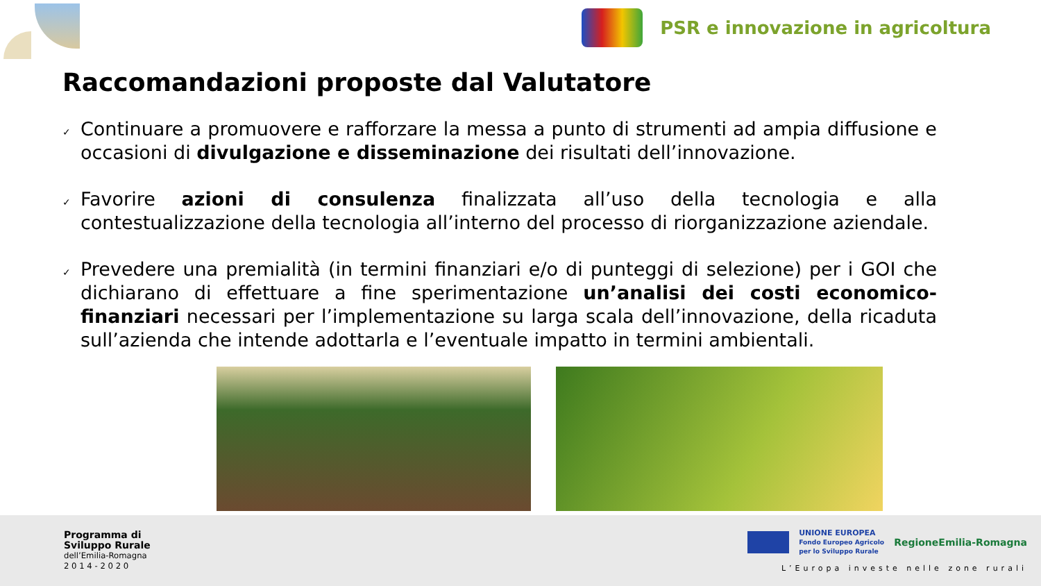PSR e innovazione in agricoltura
Raccomandazioni proposte dal Valutatore
✓ Continuare a promuovere e rafforzare la messa a punto di strumenti ad ampia diffusione e occasioni di divulgazione e disseminazione dei risultati dell’innovazione.
✓ Favorire azioni di consulenza finalizzata all’uso della tecnologia e alla contestualizzazione della tecnologia all’interno del processo di riorganizzazione aziendale.
✓ Prevedere una premialità (in termini finanziari e/o di punteggi di selezione) per i GOI che dichiarano di effettuare a fine sperimentazione un’analisi dei costi economico-finanziari necessari per l’implementazione su larga scala dell’innovazione, della ricaduta sull’azienda che intende adottarla e l’eventuale impatto in termini ambientali.
Programma di
Sviluppo Rurale
dell’Emilia-Romagna
2 0 1 4 - 2 0 2 0
UNIONE EUROPEA
Fondo Europeo Agricolo
per lo Sviluppo Rurale RegioneEmilia-Romagna
L’Europa investe nelle zone rurali